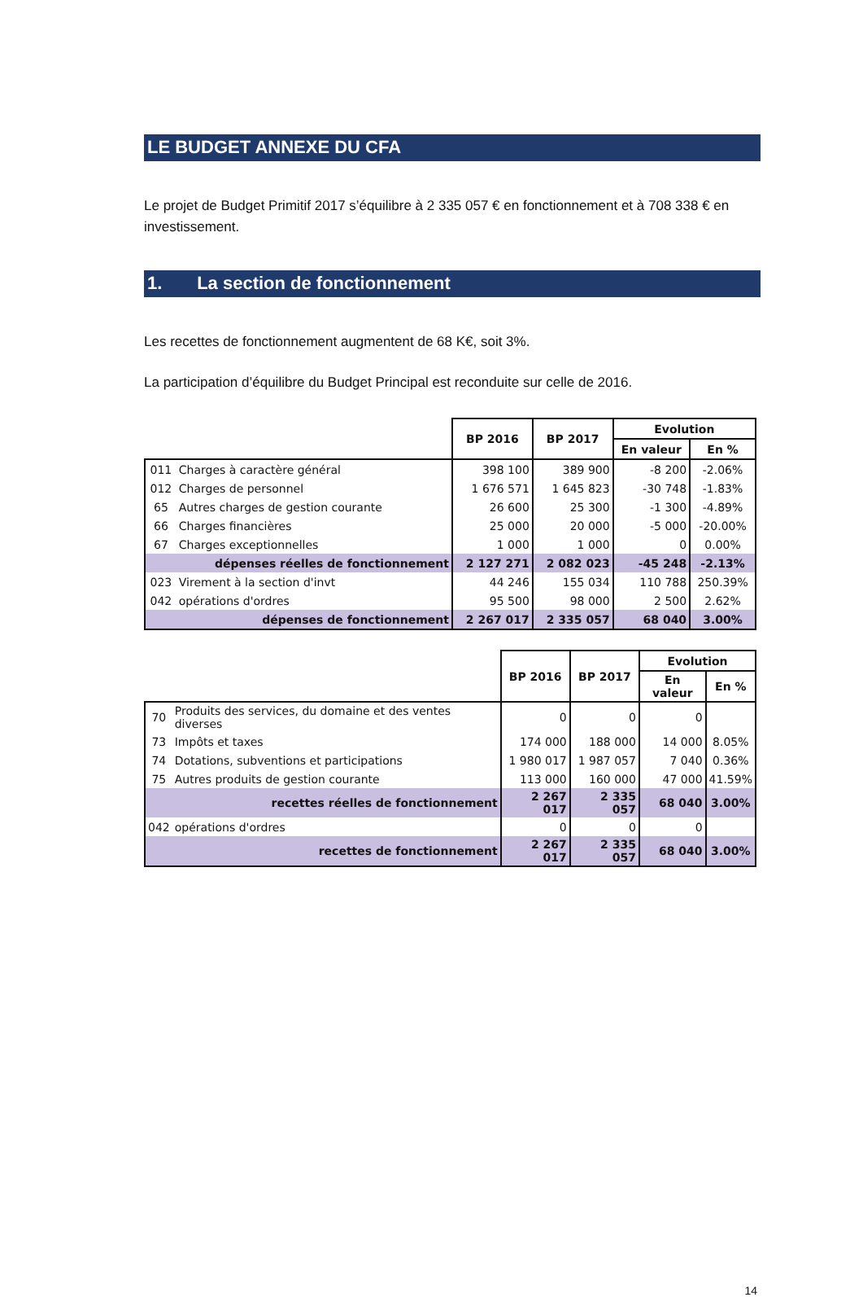LE BUDGET ANNEXE DU CFA
Le projet de Budget Primitif 2017 s’équilibre à 2 335 057 € en fonctionnement et à 708 338 € en investissement.
1. La section de fonctionnement
Les recettes de fonctionnement augmentent de 68 K€, soit 3%.
La participation d’équilibre du Budget Principal est reconduite sur celle de 2016.
| | | BP 2016 | BP 2017 | Evolution | |
| --- | --- | --- | --- | --- | --- |
| | | | | En valeur | En % |
| 011 | Charges à caractère général | 398 100 | 389 900 | -8 200 | -2.06% |
| 012 | Charges de personnel | 1 676 571 | 1 645 823 | -30 748 | -1.83% |
| 65 | Autres charges de gestion courante | 26 600 | 25 300 | -1 300 | -4.89% |
| 66 | Charges financières | 25 000 | 20 000 | -5 000 | -20.00% |
| 67 | Charges exceptionnelles | 1 000 | 1 000 | 0 | 0.00% |
| | dépenses réelles de fonctionnement | 2 127 271 | 2 082 023 | -45 248 | -2.13% |
| 023 | Virement à la section d'invt | 44 246 | 155 034 | 110 788 | 250.39% |
| 042 | opérations d'ordres | 95 500 | 98 000 | 2 500 | 2.62% |
| | dépenses de fonctionnement | 2 267 017 | 2 335 057 | 68 040 | 3.00% |
| | | BP 2016 | BP 2017 | Evolution | |
| --- | --- | --- | --- | --- | --- |
| | | | | En valeur | En % |
| 70 | Produits des services, du domaine et des ventes diverses | 0 | 0 | 0 | |
| 73 | Impôts et taxes | 174 000 | 188 000 | 14 000 | 8.05% |
| 74 | Dotations, subventions et participations | 1 980 017 | 1 987 057 | 7 040 | 0.36% |
| 75 | Autres produits de gestion courante | 113 000 | 160 000 | 47 000 | 41.59% |
| | recettes réelles de fonctionnement | 2 267 017 | 2 335 057 | 68 040 | 3.00% |
| 042 | opérations d'ordres | 0 | 0 | 0 | |
| | recettes de fonctionnement | 2 267 017 | 2 335 057 | 68 040 | 3.00% |
14